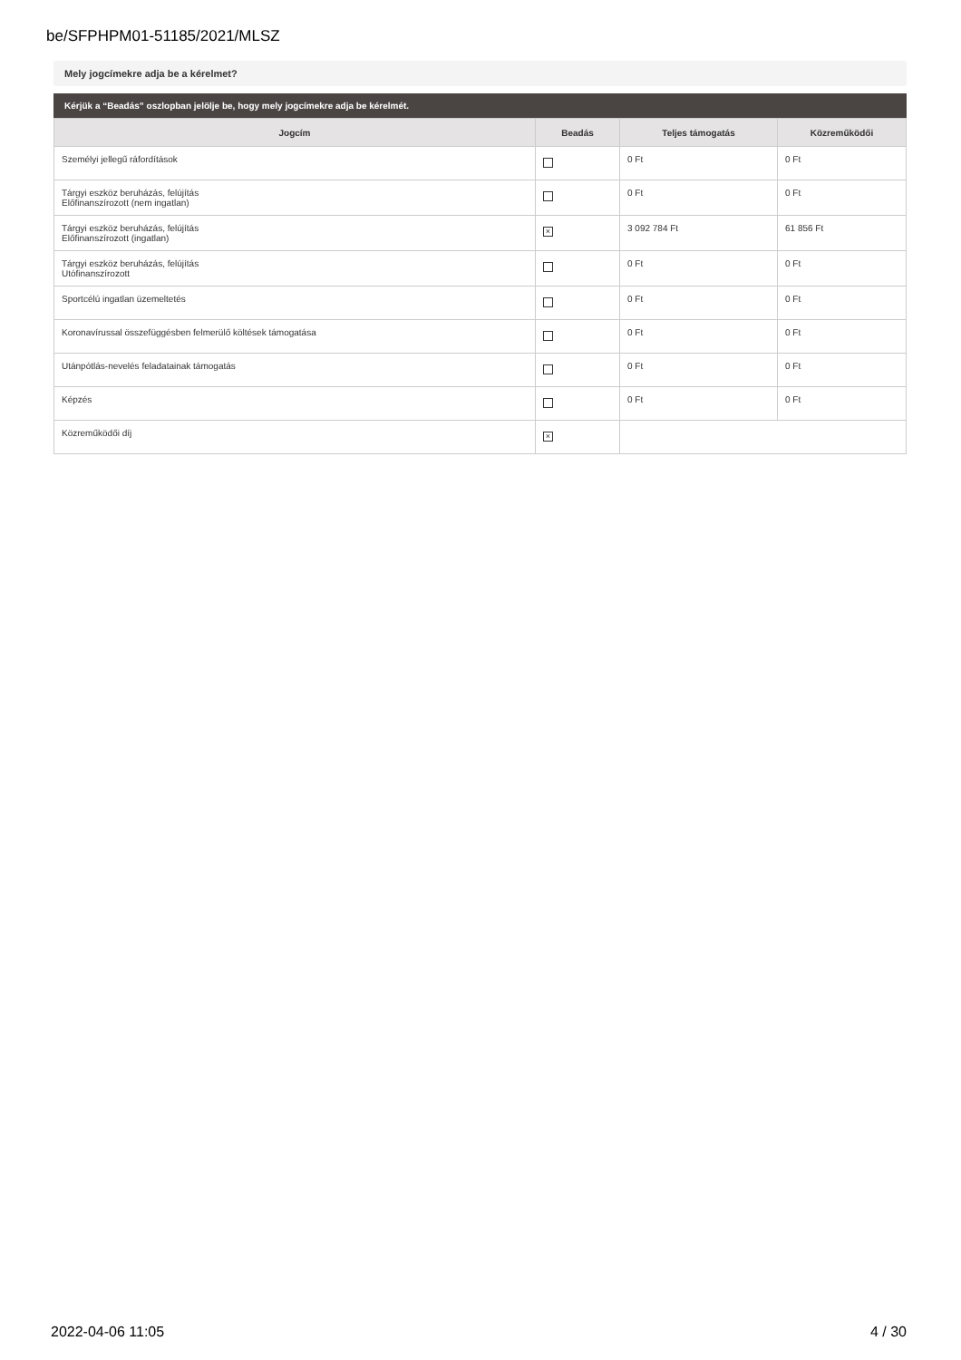be/SFPHPM01-51185/2021/MLSZ
Mely jogcímekre adja be a kérelmet?
Kérjük a “Beadás” oszlopban jelölje be, hogy mely jogcímekre adja be kérelmét.
| Jogcím | Beadás | Teljes támogatás | Közreműködői |
| --- | --- | --- | --- |
| Személyi jellegű ráfordítások | | 0 Ft | 0 Ft |
| Tárgyi eszköz beruházás, felújítás Előfinanszírozott (nem ingatlan) | | 0 Ft | 0 Ft |
| Tárgyi eszköz beruházás, felújítás Előfinanszírozott (ingatlan) | × | 3 092 784 Ft | 61 856 Ft |
| Tárgyi eszköz beruházás, felújítás Utófinanszírozott | | 0 Ft | 0 Ft |
| Sportcélú ingatlan üzemeltetés | | 0 Ft | 0 Ft |
| Koronavírussal összefüggésben felmerülő költések támogatása | | 0 Ft | 0 Ft |
| Utánpótlás-nevelés feladatainak támogatás | | 0 Ft | 0 Ft |
| Képzés | | 0 Ft | 0 Ft |
| Közreműködői díj | × | | |
2022-04-06 11:05 4 / 30